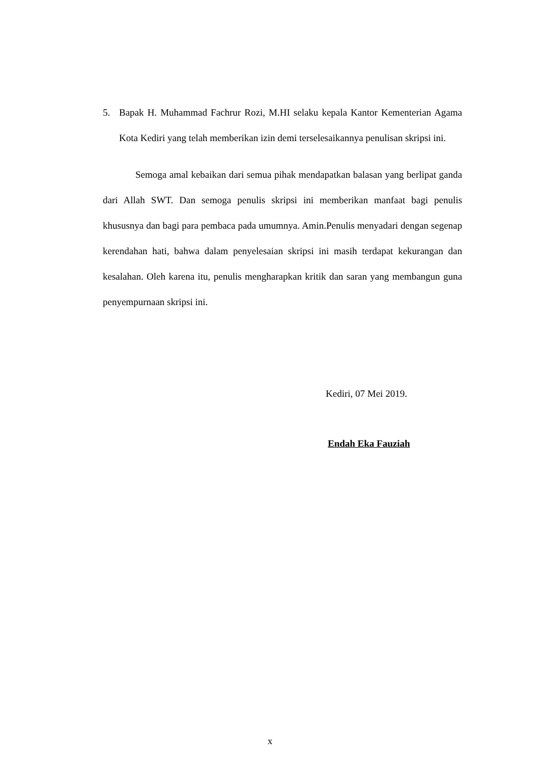5. Bapak H. Muhammad Fachrur Rozi, M.HI selaku kepala Kantor Kementerian Agama Kota Kediri yang telah memberikan izin demi terselesaikannya penulisan skripsi ini.
Semoga amal kebaikan dari semua pihak mendapatkan balasan yang berlipat ganda dari Allah SWT. Dan semoga penulis skripsi ini memberikan manfaat bagi penulis khususnya dan bagi para pembaca pada umumnya. Amin.Penulis menyadari dengan segenap kerendahan hati, bahwa dalam penyelesaian skripsi ini masih terdapat kekurangan dan kesalahan. Oleh karena itu, penulis mengharapkan kritik dan saran yang membangun guna penyempurnaan skripsi ini.
Kediri, 07 Mei 2019.
Endah Eka Fauziah
x